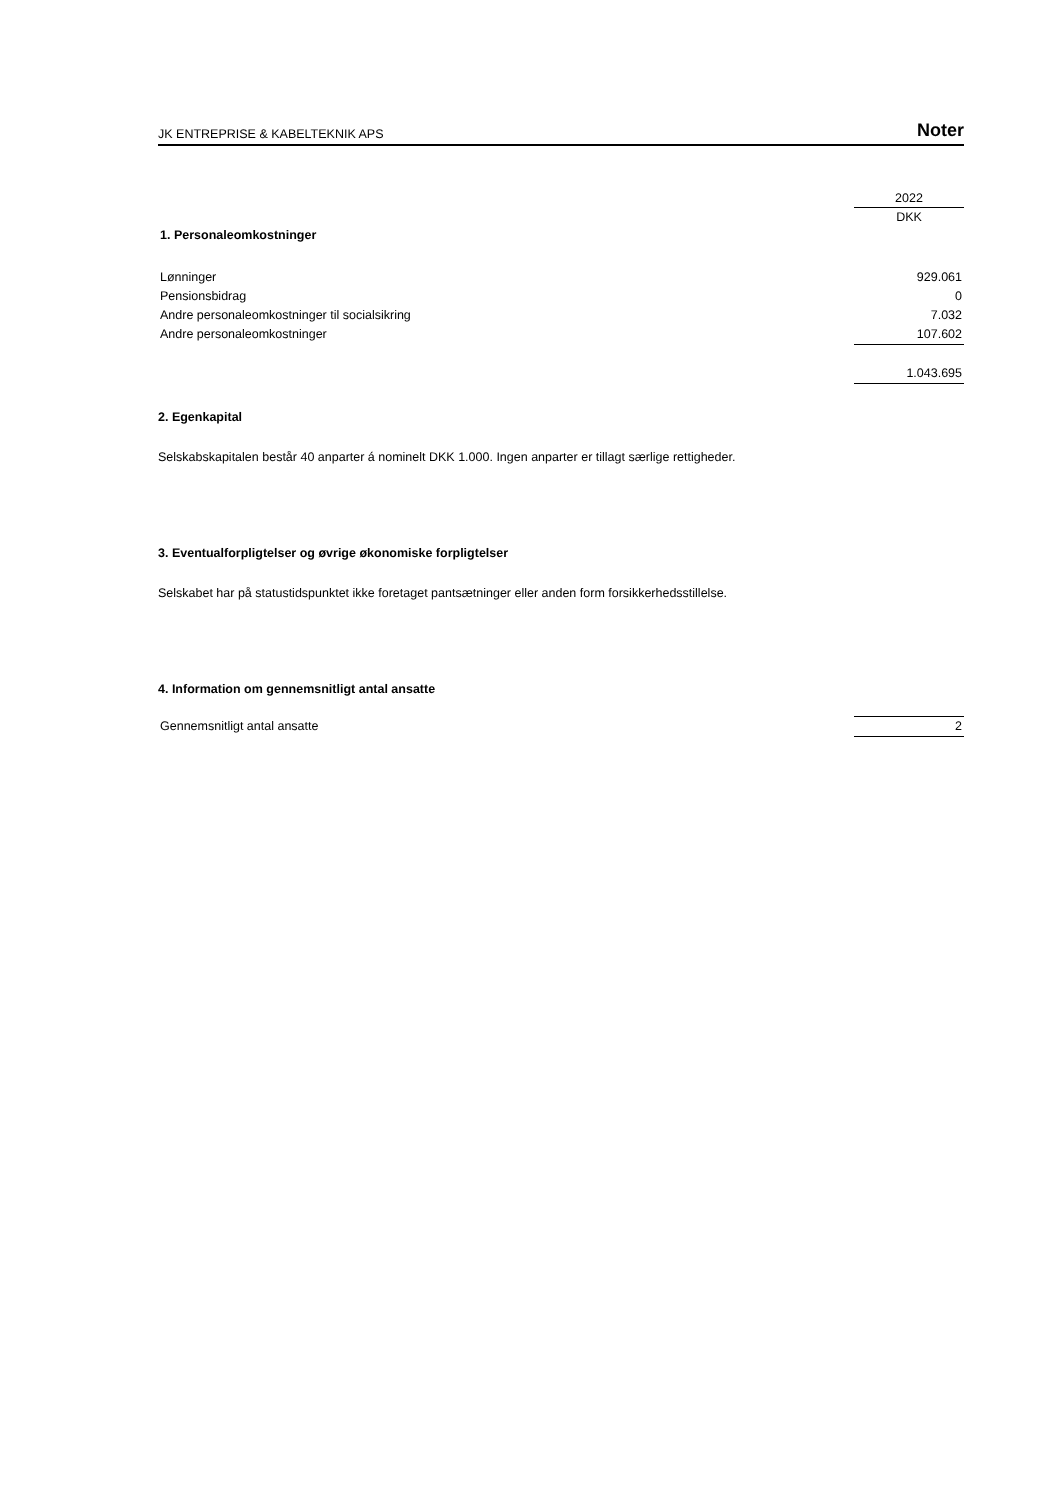JK ENTREPRISE & KABELTEKNIK APS Noter
| | 2022 |
| 1. Personaleomkostninger | DKK |
| Lønninger | 929.061 |
| Pensionsbidrag | 0 |
| Andre personaleomkostninger til socialsikring | 7.032 |
| Andre personaleomkostninger | 107.602 |
| | 1.043.695 |
2. Egenkapital
Selskabskapitalen består 40 anparter á nominelt DKK 1.000. Ingen anparter er tillagt særlige rettigheder.
3. Eventualforpligtelser og øvrige økonomiske forpligtelser
Selskabet har på statustidspunktet ikke foretaget pantsætninger eller anden form forsikkerhedsstillelse.
4. Information om gennemsnitligt antal ansatte
| Gennemsnitligt antal ansatte | 2 |